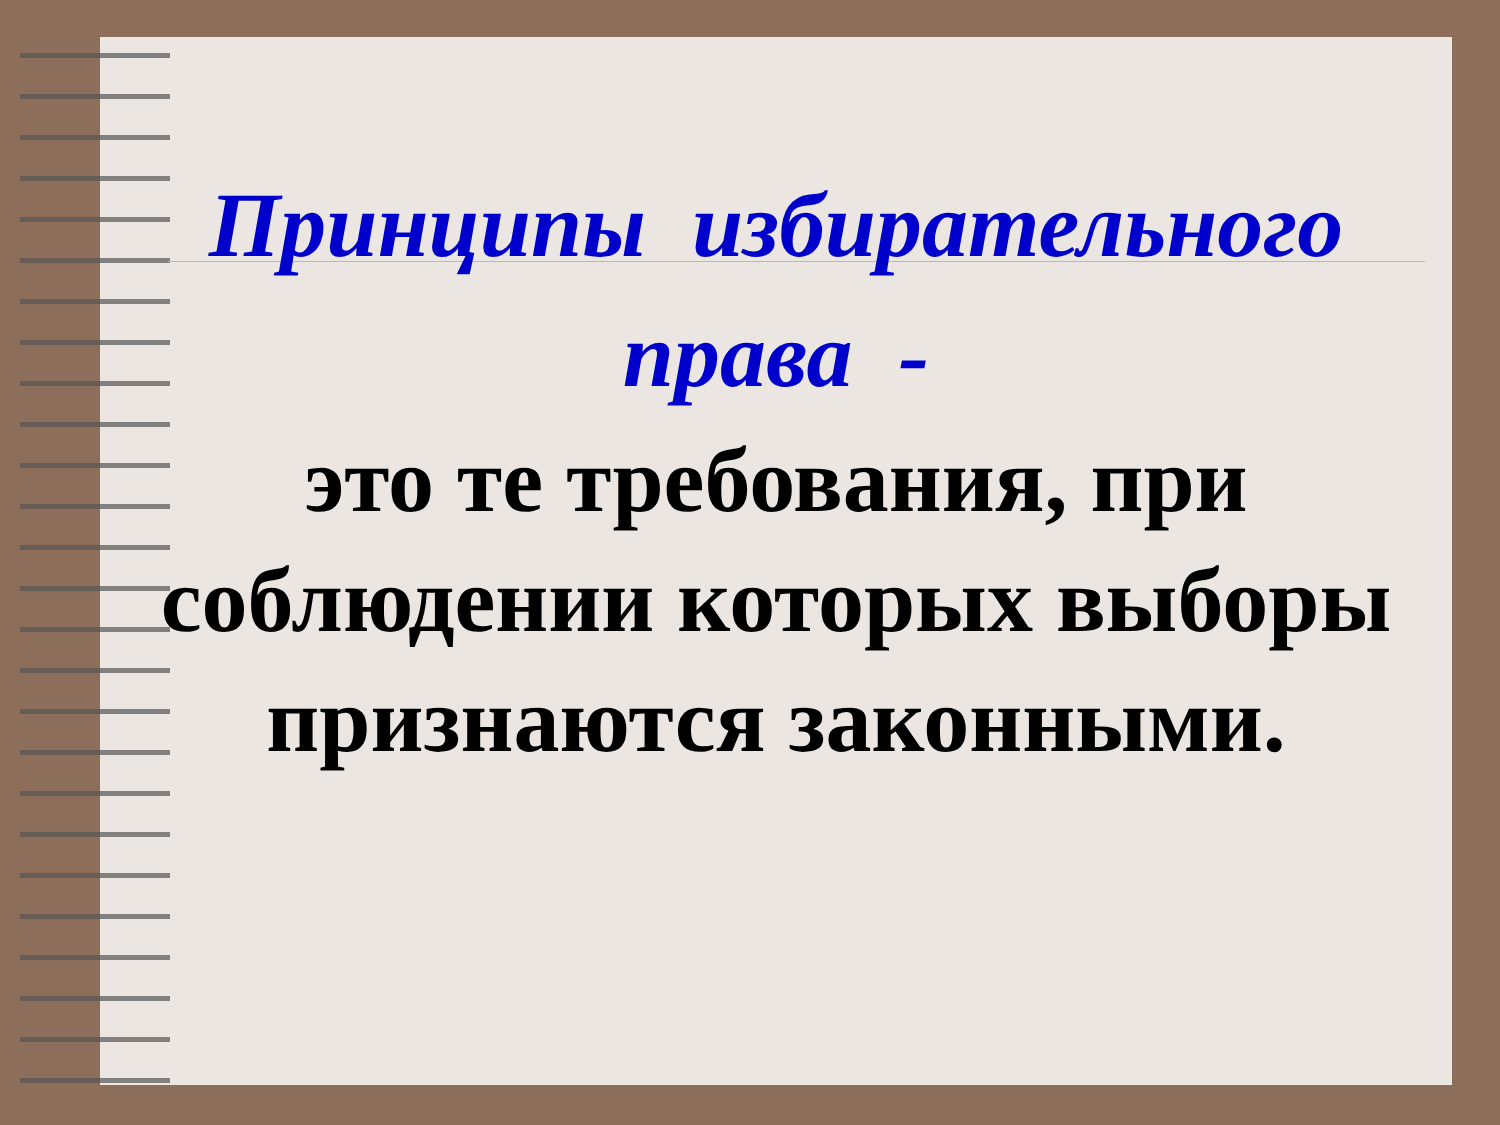Принципы избирательного права -
это те требования, при соблюдении которых выборы признаются законными.